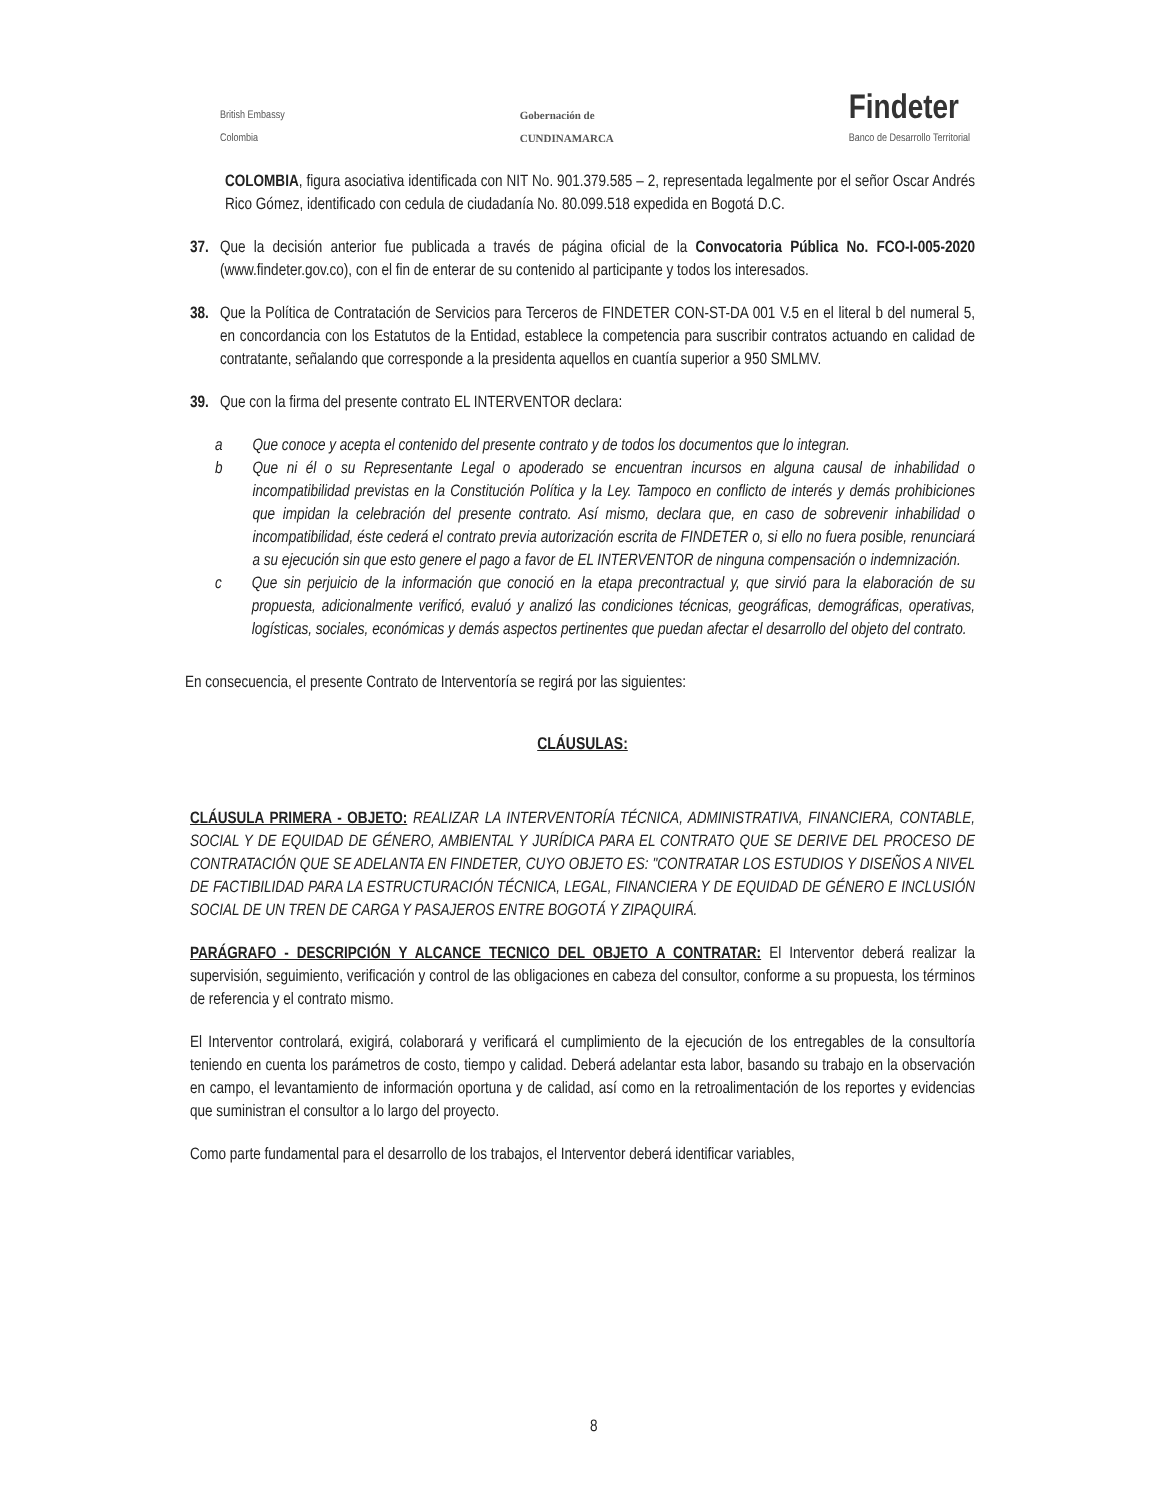British Embassy
Colombia
Gobernación de
CUNDINAMARCA
Findeter
Banco de Desarrollo Territorial
COLOMBIA, figura asociativa identificada con NIT No. 901.379.585 – 2, representada legalmente por el señor Oscar Andrés Rico Gómez, identificado con cedula de ciudadanía No. 80.099.518 expedida en Bogotá D.C.
37.
Que la decisión anterior fue publicada a través de página oficial de la Convocatoria Pública No. FCO-I-005-2020 (www.findeter.gov.co), con el fin de enterar de su contenido al participante y todos los interesados.
38.
Que la Política de Contratación de Servicios para Terceros de FINDETER CON-ST-DA 001 V.5 en el literal b del numeral 5, en concordancia con los Estatutos de la Entidad, establece la competencia para suscribir contratos actuando en calidad de contratante, señalando que corresponde a la presidenta aquellos en cuantía superior a 950 SMLMV.
39.
Que con la firma del presente contrato EL INTERVENTOR declara:
a Que conoce y acepta el contenido del presente contrato y de todos los documentos que lo integran.
b Que ni él o su Representante Legal o apoderado se encuentran incursos en alguna causal de inhabilidad o incompatibilidad previstas en la Constitución Política y la Ley. Tampoco en conflicto de interés y demás prohibiciones que impidan la celebración del presente contrato. Así mismo, declara que, en caso de sobrevenir inhabilidad o incompatibilidad, éste cederá el contrato previa autorización escrita de FINDETER o, si ello no fuera posible, renunciará a su ejecución sin que esto genere el pago a favor de EL INTERVENTOR de ninguna compensación o indemnización.
c Que sin perjuicio de la información que conoció en la etapa precontractual y, que sirvió para la elaboración de su propuesta, adicionalmente verificó, evaluó y analizó las condiciones técnicas, geográficas, demográficas, operativas, logísticas, sociales, económicas y demás aspectos pertinentes que puedan afectar el desarrollo del objeto del contrato.
En consecuencia, el presente Contrato de Interventoría se regirá por las siguientes:
CLÁUSULAS:
CLÁUSULA PRIMERA - OBJETO: REALIZAR LA INTERVENTORÍA TÉCNICA, ADMINISTRATIVA, FINANCIERA, CONTABLE, SOCIAL Y DE EQUIDAD DE GÉNERO, AMBIENTAL Y JURÍDICA PARA EL CONTRATO QUE SE DERIVE DEL PROCESO DE CONTRATACIÓN QUE SE ADELANTA EN FINDETER, CUYO OBJETO ES: "CONTRATAR LOS ESTUDIOS Y DISEÑOS A NIVEL DE FACTIBILIDAD PARA LA ESTRUCTURACIÓN TÉCNICA, LEGAL, FINANCIERA Y DE EQUIDAD DE GÉNERO E INCLUSIÓN SOCIAL DE UN TREN DE CARGA Y PASAJEROS ENTRE BOGOTÁ Y ZIPAQUIRÁ.
PARÁGRAFO - DESCRIPCIÓN Y ALCANCE TECNICO DEL OBJETO A CONTRATAR: El Interventor deberá realizar la supervisión, seguimiento, verificación y control de las obligaciones en cabeza del consultor, conforme a su propuesta, los términos de referencia y el contrato mismo.
El Interventor controlará, exigirá, colaborará y verificará el cumplimiento de la ejecución de los entregables de la consultoría teniendo en cuenta los parámetros de costo, tiempo y calidad. Deberá adelantar esta labor, basando su trabajo en la observación en campo, el levantamiento de información oportuna y de calidad, así como en la retroalimentación de los reportes y evidencias que suministran el consultor a lo largo del proyecto.
Como parte fundamental para el desarrollo de los trabajos, el Interventor deberá identificar variables,
8